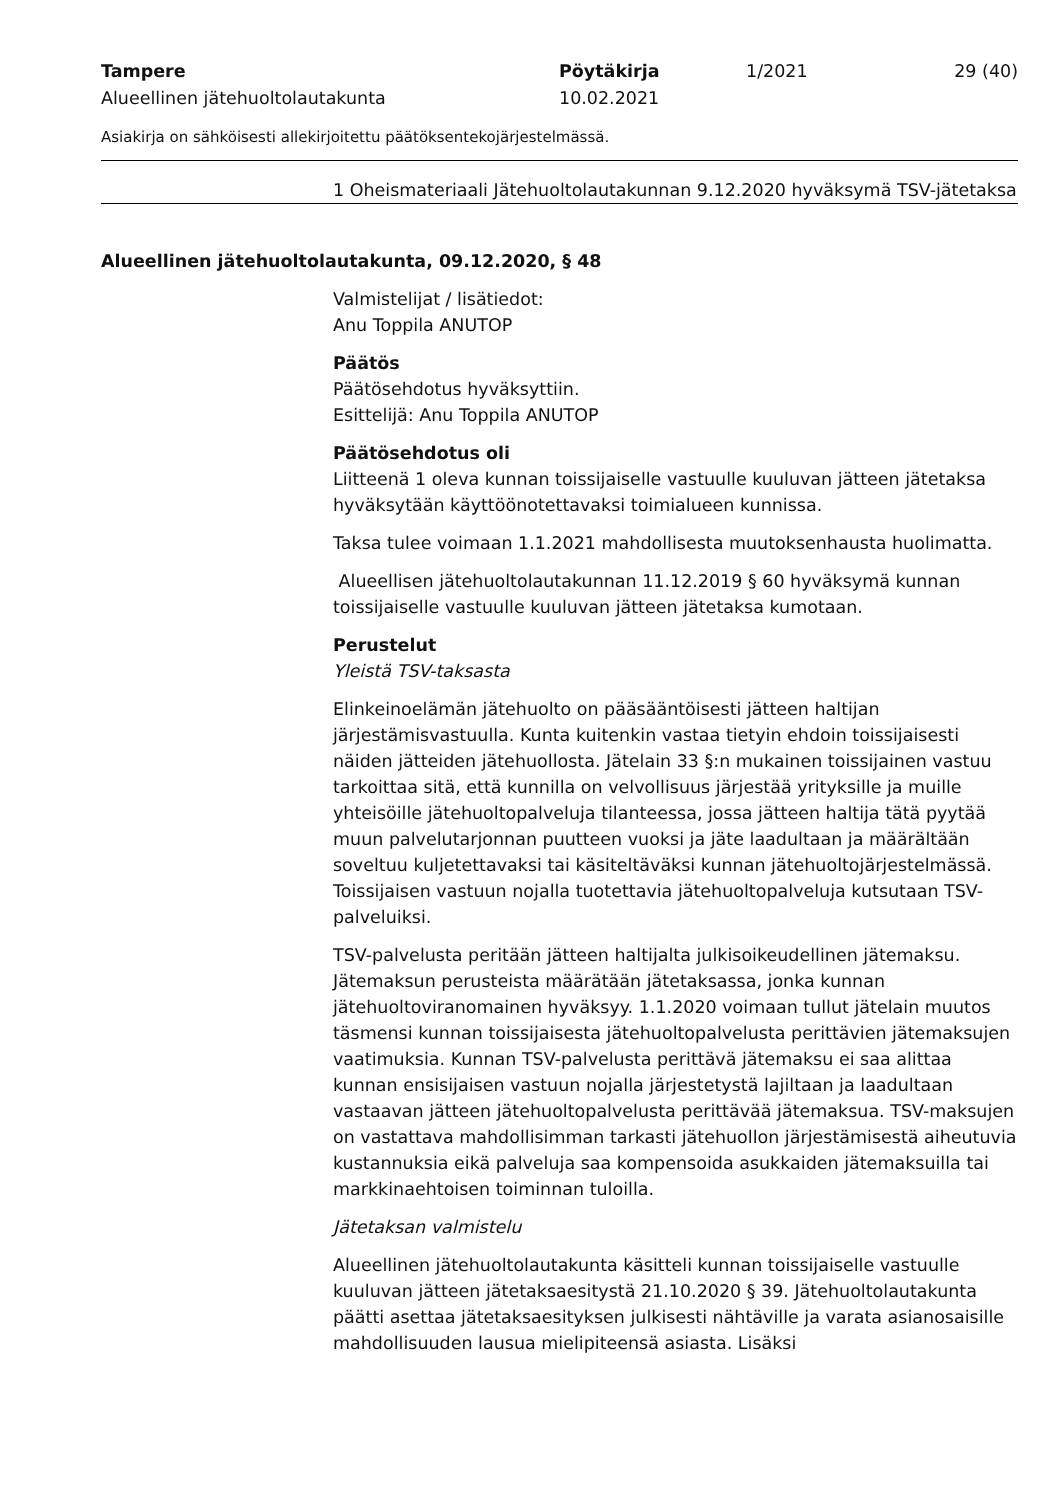Tampere
Alueellinen jätehuoltolautakunta
Pöytäkirja
10.02.2021
1/2021 29 (40)
Asiakirja on sähköisesti allekirjoitettu päätöksentekojärjestelmässä.
1 Oheismateriaali Jätehuoltolautakunnan 9.12.2020 hyväksymä TSV-jätetaksa
Alueellinen jätehuoltolautakunta, 09.12.2020, § 48
Valmistelijat / lisätiedot:
Anu Toppila ANUTOP
Päätös
Päätösehdotus hyväksyttiin.
Esittelijä: Anu Toppila ANUTOP
Päätösehdotus oli
Liitteenä 1 oleva kunnan toissijaiselle vastuulle kuuluvan jätteen jätetaksa hyväksytään käyttöönotettavaksi toimialueen kunnissa.
Taksa tulee voimaan 1.1.2021 mahdollisesta muutoksenhausta huolimatta.
Alueellisen jätehuoltolautakunnan 11.12.2019 § 60 hyväksymä kunnan toissijaiselle vastuulle kuuluvan jätteen jätetaksa kumotaan.
Perustelut
Yleistä TSV-taksasta
Elinkeinoelämän jätehuolto on pääsääntöisesti jätteen haltijan järjestämisvastuulla. Kunta kuitenkin vastaa tietyin ehdoin toissijaisesti näiden jätteiden jätehuollosta. Jätelain 33 §:n mukainen toissijainen vastuu tarkoittaa sitä, että kunnilla on velvollisuus järjestää yrityksille ja muille yhteisöille jätehuoltopalveluja tilanteessa, jossa jätteen haltija tätä pyytää muun palvelutarjonnan puutteen vuoksi ja jäte laadultaan ja määrältään soveltuu kuljetettavaksi tai käsiteltäväksi kunnan jätehuoltojärjestelmässä. Toissijaisen vastuun nojalla tuotettavia jätehuoltopalveluja kutsutaan TSV-palveluiksi.
TSV-palvelusta peritään jätteen haltijalta julkisoikeudellinen jätemaksu. Jätemaksun perusteista määrätään jätetaksassa, jonka kunnan jätehuoltoviranomainen hyväksyy. 1.1.2020 voimaan tullut jätelain muutos täsmensi kunnan toissijaisesta jätehuoltopalvelusta perittävien jätemaksujen vaatimuksia. Kunnan TSV-palvelusta perittävä jätemaksu ei saa alittaa kunnan ensisijaisen vastuun nojalla järjestetystä lajiltaan ja laadultaan vastaavan jätteen jätehuoltopalvelusta perittävää jätemaksua. TSV-maksujen on vastattava mahdollisimman tarkasti jätehuollon järjestämisestä aiheutuvia kustannuksia eikä palveluja saa kompensoida asukkaiden jätemaksuilla tai markkinaehtoisen toiminnan tuloilla.
Jätetaksan valmistelu
Alueellinen jätehuoltolautakunta käsitteli kunnan toissijaiselle vastuulle kuuluvan jätteen jätetaksaesitystä 21.10.2020 § 39. Jätehuoltolautakunta päätti asettaa jätetaksaesityksen julkisesti nähtäville ja varata asianosaisille mahdollisuuden lausua mielipiteensä asiasta. Lisäksi